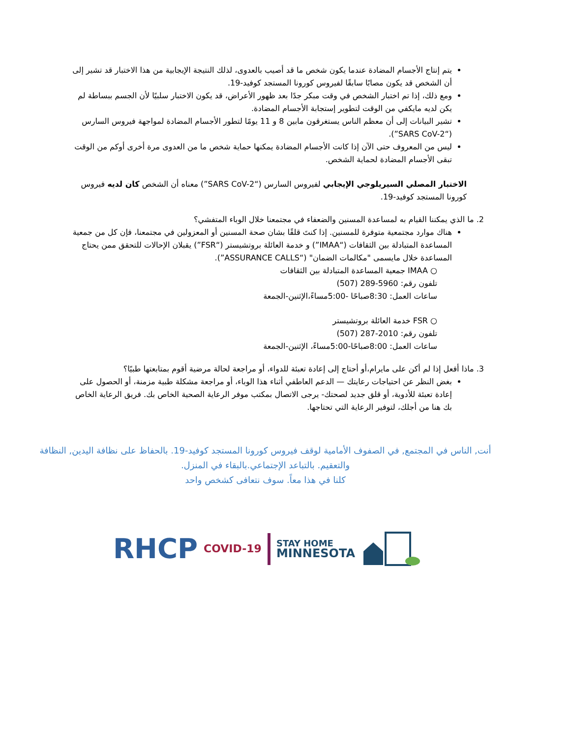يتم إنتاج الأجسام المضادة عندما يكون شخص ما قد أصيب بالعدوى، لذلك النتيجة الإيجابية من هذا الاختبار قد تشير إلى أن الشخص قد يكون مصابًا سابقًا لفيروس كورونا المستجد كوفيد-19.
ومع ذلك، إذا تم اختبار الشخص في وقت مبكر جدًا بعد ظهور الأعراض، قد يكون الاختبار سلبيًا لأن الجسم ببساطة لم يكن لديه مايكفي من الوقت لتطوير إستجابة الأجسام المضادة.
تشير البيانات إلى أن معظم الناس يستغرقون مابين 8 و 11 يومًا لتطور الأجسام المضادة لمواجهة فيروس السارس (“SARS CoV-2”).
ليس من المعروف حتى الآن إذا كانت الأجسام المضادة يمكنها حماية شخص ما من العدوى مرة أخرى أوكم من الوقت تبقى الأجسام المضادة لحماية الشخص.
الاختبار المصلي السيريلوجي الإيجابي لفيروس السارس (“SARS CoV-2”) معناه أن الشخص كان لديه فيروس كورونا المستجد كوفيد-19.
2. ما الذي يمكننا القيام به لمساعدة المسنين والضعفاء في مجتمعنا خلال الوباء المتفشي؟
هناك موارد مجتمعية متوفرة للمسنين. إذا كنتَ قلقًا بشان صحة المسنين أو المعزولين في مجتمعنا، فإن كل من جمعية المساعدة المتبادلة بين الثقافات (“IMAA”) و خدمة العائلة بروتشيستر (“FSR”) يقبلان الإحالات للتحقق ممن يحتاج المساعدة خلال مايسمى "مكالمات الضمان" (“ASSURANCE CALLS”).
○ IMAA جمعية المساعدة المتبادلة بين الثقافات
تلفون رقم: 5960-289 (507)
ساعات العمل: 8:30صباحًا -5:00مساءً،الإثنين-الجمعة
○ FSR خدمة العائلة بروتشيستر
تلفون رقم: 2010-287 (507)
ساعات العمل: 8:00صباحًا-5:00مساءً، الإثنين-الجمعة
3. ماذا أفعل إذا لم أكن على مايرام،أو أحتاج إلى إعادة تعبئة للدواء، أو مراجعة لحالة مرضية أقوم بمتابعتها طبيًا؟
بغض النظر عن احتياجات رعايتك — الدعم العاطفي أثناء هذا الوباء، أو مراجعة مشكلة طبية مزمنة، أو الحصول على إعادة تعبئة للأدوية، أو قلق جديد لصحتك- يرجى الاتصال بمكتب موفر الرعاية الصحية الخاص بك. فريق الرعاية الخاص بك هنا من أجلك، لتوفير الرعاية التي تحتاجها.
أنت, الناس في المجتمع, في الصفوف الأمامية لوقف فيروس كورونا المستجد كوفيد-19. بالحفاظ على نظافة اليدين, النظافة والتعقيم. بالتباعد الإجتماعي.بالبقاء في المنزل.
كلنا في هذا معاً. سوف نتعافى كشخص واحد
RHCP COVID-19 STAY HOME
MINNESOTA